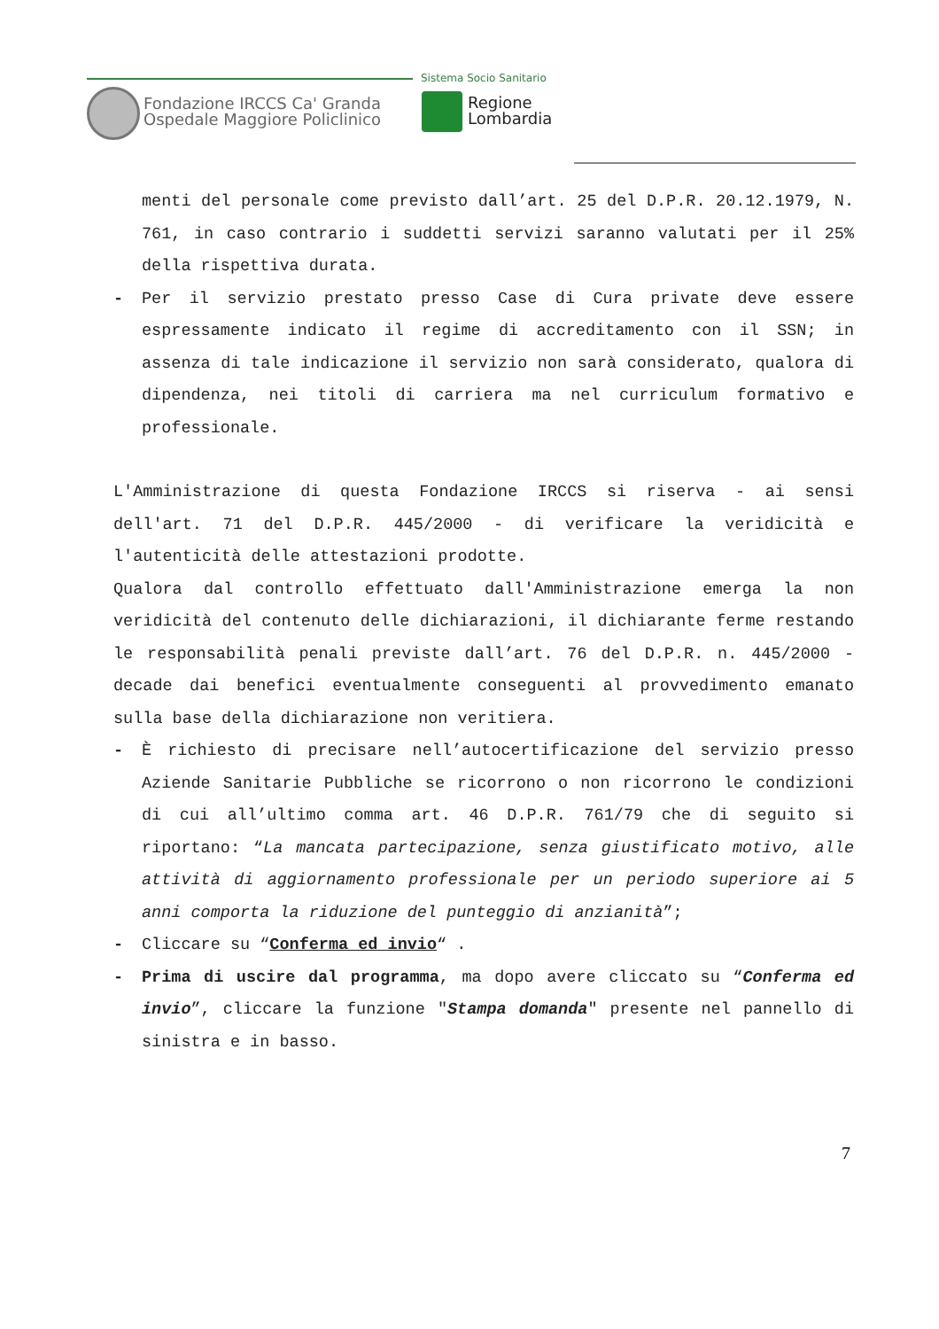Fondazione IRCCS Ca' Granda
Ospedale Maggiore Policlinico
Sistema Socio Sanitario
Regione
Lombardia
menti del personale come previsto dall’art. 25 del D.P.R. 20.12.1979, N. 761, in caso contrario i suddetti servizi saranno valutati per il 25% della rispettiva durata.
- Per il servizio prestato presso Case di Cura private deve essere espressamente indicato il regime di accreditamento con il SSN; in assenza di tale indicazione il servizio non sarà considerato, qualora di dipendenza, nei titoli di carriera ma nel curriculum formativo e professionale.
L'Amministrazione di questa Fondazione IRCCS si riserva - ai sensi dell'art. 71 del D.P.R. 445/2000 - di verificare la veridicità e l'autenticità delle attestazioni prodotte.
Qualora dal controllo effettuato dall'Amministrazione emerga la non veridicità del contenuto delle dichiarazioni, il dichiarante ferme restando le responsabilità penali previste dall’art. 76 del D.P.R. n. 445/2000 - decade dai benefici eventualmente conseguenti al provvedimento emanato sulla base della dichiarazione non veritiera.
- È richiesto di precisare nell’autocertificazione del servizio presso Aziende Sanitarie Pubbliche se ricorrono o non ricorrono le condizioni di cui all’ultimo comma art. 46 D.P.R. 761/79 che di seguito si riportano: “La mancata partecipazione, senza giustificato motivo, alle attività di aggiornamento professionale per un periodo superiore ai 5 anni comporta la riduzione del punteggio di anzianità”;
- Cliccare su “Conferma ed invio“ .
- Prima di uscire dal programma, ma dopo avere cliccato su “Conferma ed invio”, cliccare la funzione "Stampa domanda" presente nel pannello di sinistra e in basso.
7